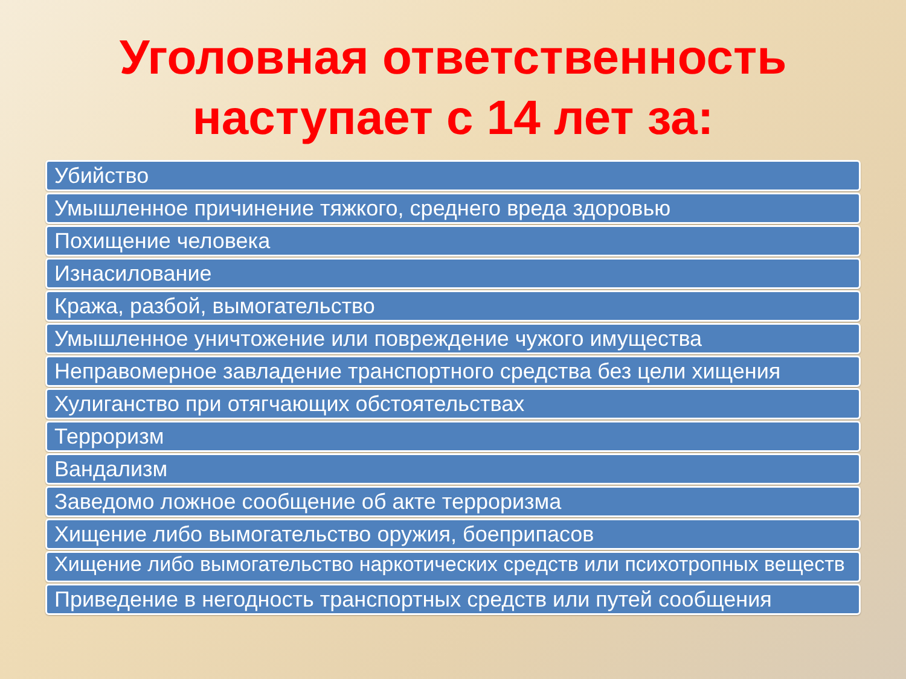Уголовная ответственность
наступает с 14 лет за:
Убийство
Умышленное причинение тяжкого, среднего вреда здоровью
Похищение человека
Изнасилование
Кража, разбой, вымогательство
Умышленное уничтожение или повреждение чужого имущества
Неправомерное завладение транспортного средства без цели хищения
Хулиганство при отягчающих обстоятельствах
Терроризм
Вандализм
Заведомо ложное сообщение об акте терроризма
Хищение либо вымогательство оружия, боеприпасов
Хищение либо вымогательство наркотических средств или психотропных веществ
Приведение в негодность транспортных средств или путей сообщения